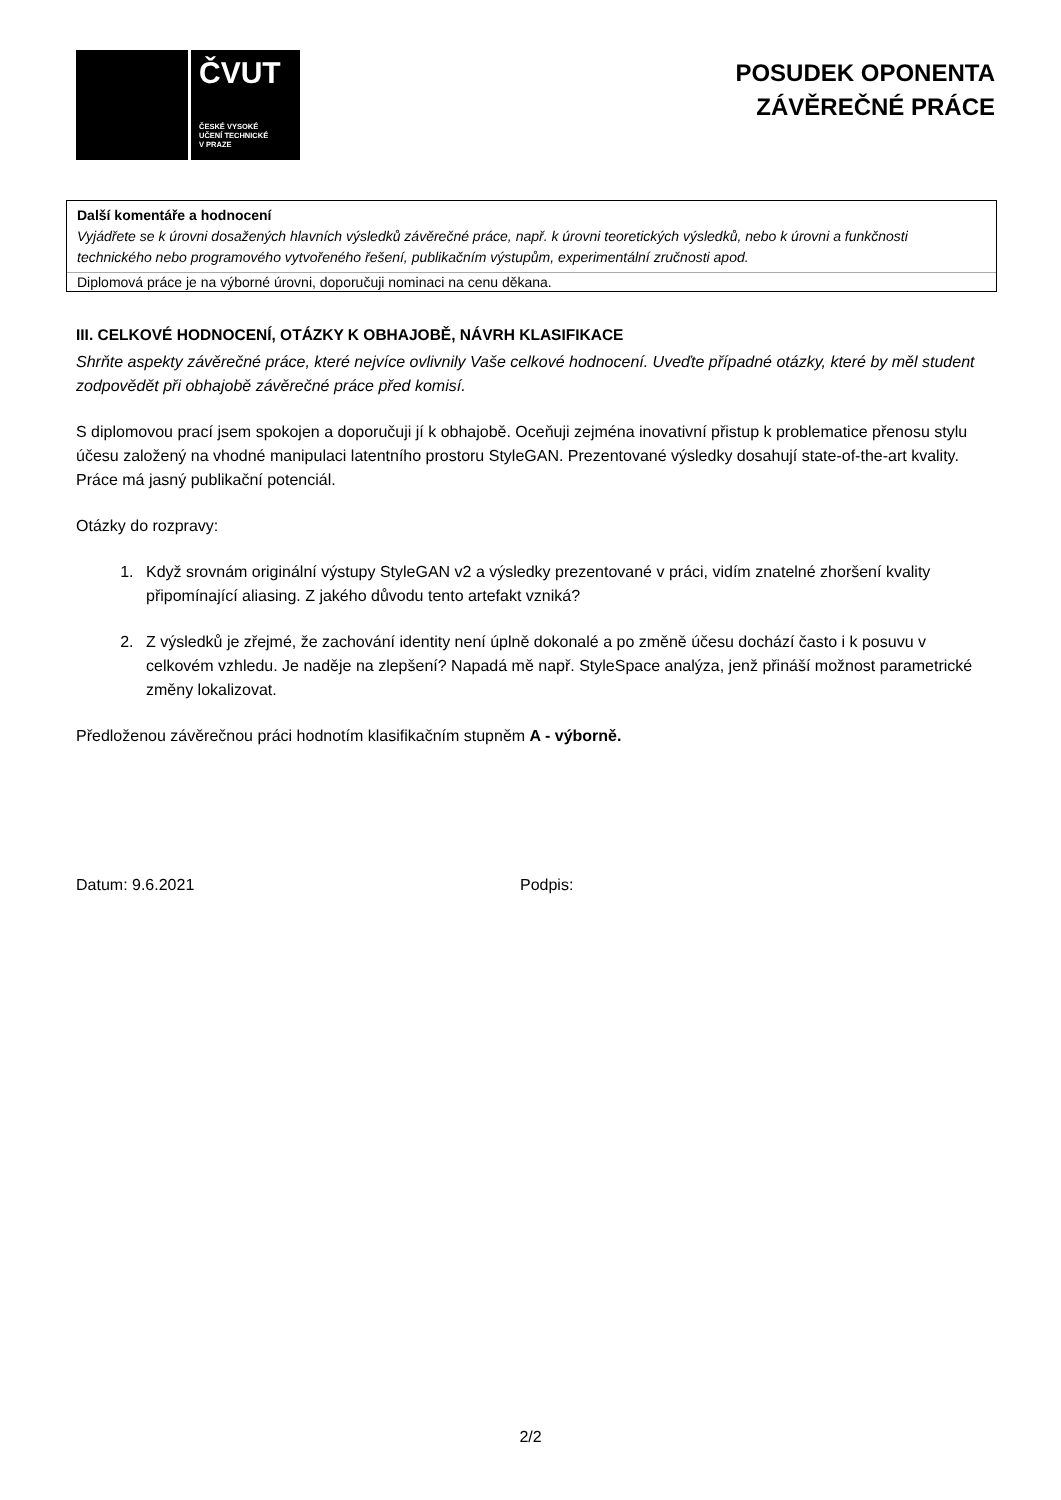ČVUT
ČESKÉ VYSOKÉ
UČENÍ TECHNICKÉ
V PRAZE
POSUDEK OPONENTA
ZÁVĚREČNÉ PRÁCE
Další komentáře a hodnocení
Vyjádřete se k úrovni dosažených hlavních výsledků závěrečné práce, např. k úrovni teoretických výsledků, nebo k úrovni a funkčnosti technického nebo programového vytvořeného řešení, publikačním výstupům, experimentální zručnosti apod.
Diplomová práce je na výborné úrovni, doporučuji nominaci na cenu děkana.
III. CELKOVÉ HODNOCENÍ, OTÁZKY K OBHAJOBĚ, NÁVRH KLASIFIKACE
Shrňte aspekty závěrečné práce, které nejvíce ovlivnily Vaše celkové hodnocení. Uveďte případné otázky, které by měl student zodpovědět při obhajobě závěrečné práce před komisí.
S diplomovou prací jsem spokojen a doporučuji jí k obhajobě. Oceňuji zejména inovativní přistup k problematice přenosu stylu účesu založený na vhodné manipulaci latentního prostoru StyleGAN. Prezentované výsledky dosahují state-of-the-art kvality. Práce má jasný publikační potenciál.
Otázky do rozpravy:
1. Když srovnám originální výstupy StyleGAN v2 a výsledky prezentované v práci, vidím znatelné zhoršení kvality připomínající aliasing. Z jakého důvodu tento artefakt vzniká?
2. Z výsledků je zřejmé, že zachování identity není úplně dokonalé a po změně účesu dochází často i k posuvu v celkovém vzhledu. Je naděje na zlepšení? Napadá mě např. StyleSpace analýza, jenž přináší možnost parametrické změny lokalizovat.
Předloženou závěrečnou práci hodnotím klasifikačním stupněm A - výborně.
Datum: 9.6.2021 Podpis:
2/2